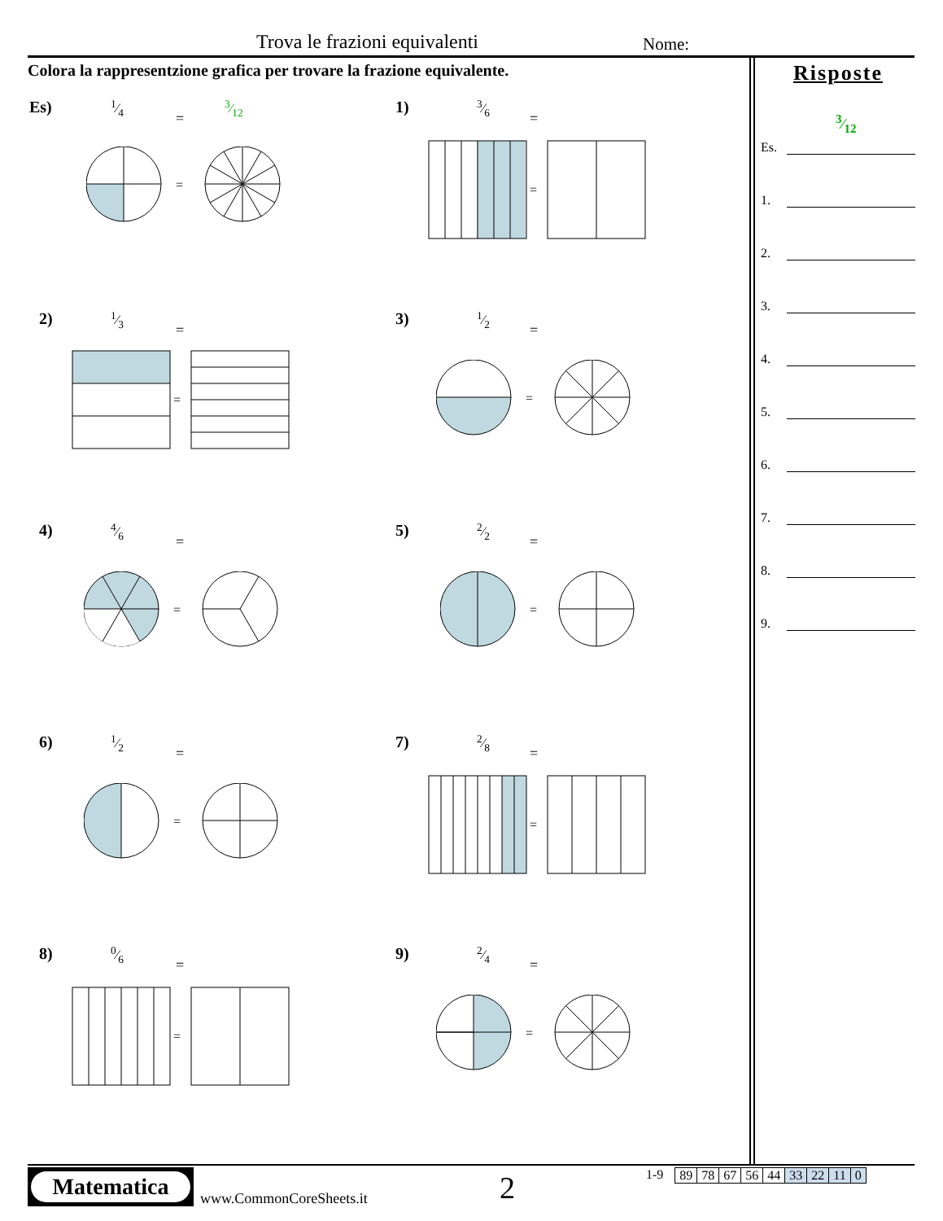Trova le frazioni equivalenti Nome:
Colora la rappresentzione grafica per trovare la frazione equivalente.
Es) 1⁄4
=
3⁄12
=
1) 3⁄6
=
=
2) 1⁄3
=
=
3) 1⁄2
=
=
4) 4⁄6
=
=
5) 2⁄2
=
=
6) 1⁄2
=
=
7) 2⁄8
=
=
8) 0⁄6
=
=
9) 2⁄4
=
=
Risposte
Es.
3⁄12
1.
2.
3.
4.
5.
6.
7.
8.
9.
Matematica
www.CommonCoreSheets.it 2
1-9
| 89 | 78 | 67 | 56 | 44 | 33 | 22 | 11 | 0 |